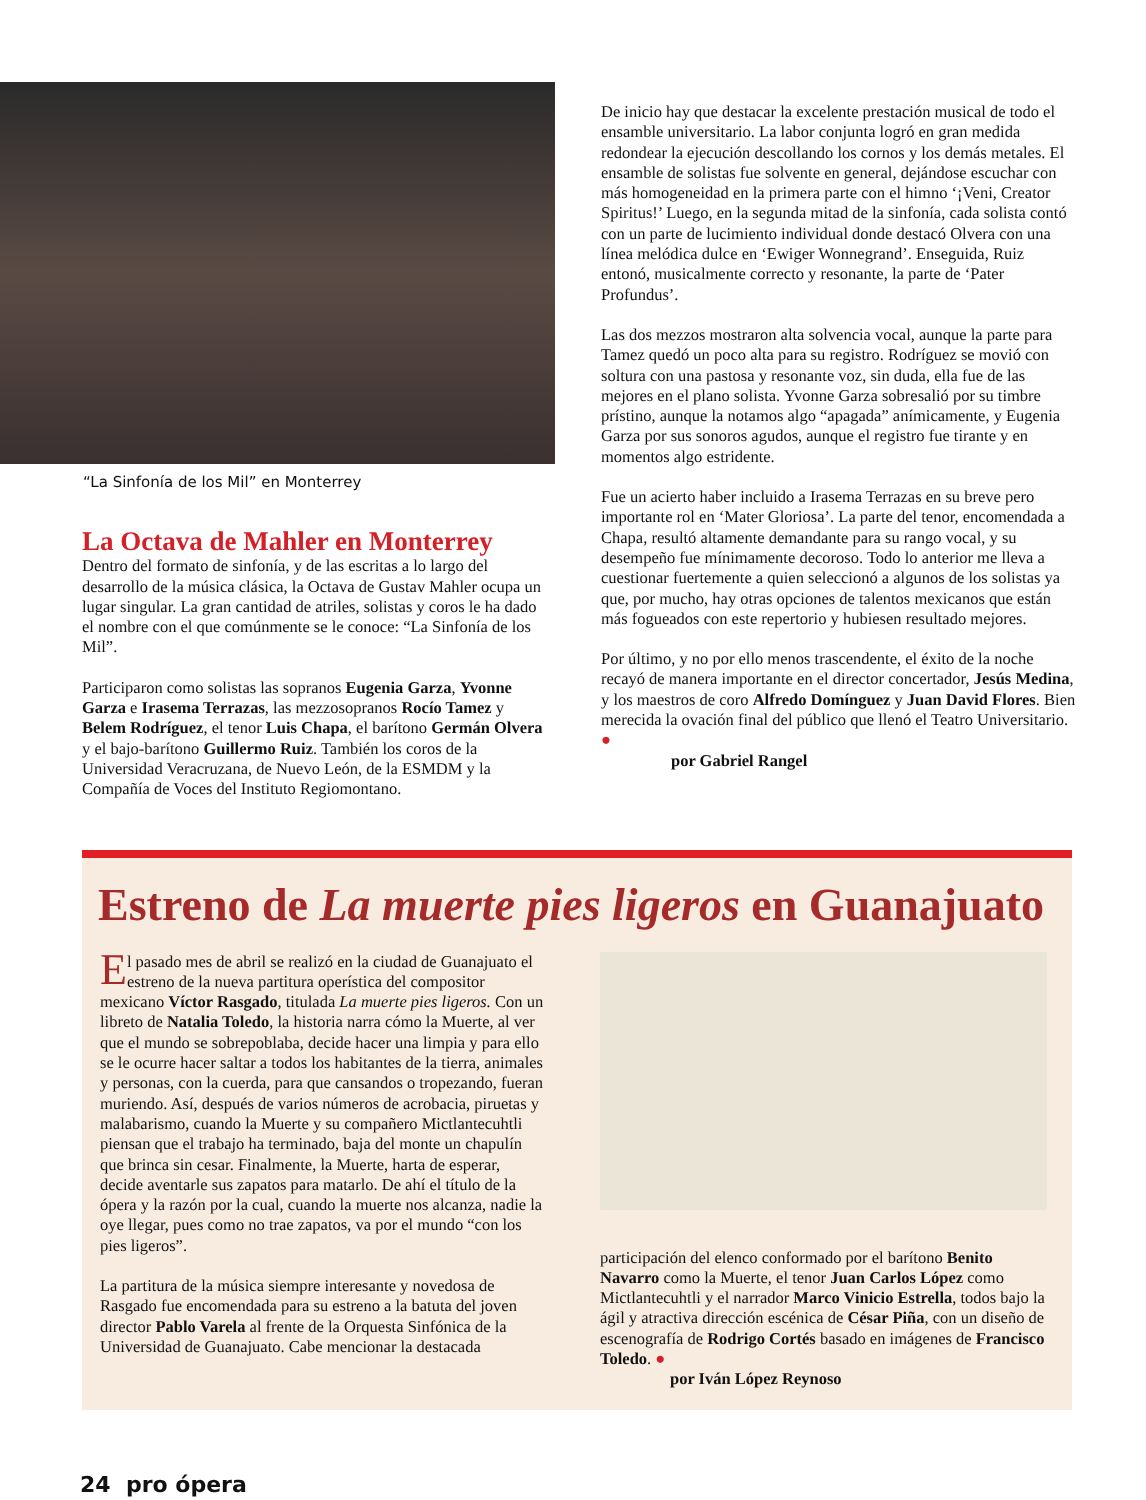“La Sinfonía de los Mil” en Monterrey
La Octava de Mahler en Monterrey
Dentro del formato de sinfonía, y de las escritas a lo largo del desarrollo de la música clásica, la Octava de Gustav Mahler ocupa un lugar singular. La gran cantidad de atriles, solistas y coros le ha dado el nombre con el que comúnmente se le conoce: “La Sinfonía de los Mil”.
Participaron como solistas las sopranos Eugenia Garza, Yvonne Garza e Irasema Terrazas, las mezzosopranos Rocío Tamez y Belem Rodríguez, el tenor Luis Chapa, el barítono Germán Olvera y el bajo-barítono Guillermo Ruiz. También los coros de la Universidad Veracruzana, de Nuevo León, de la ESMDM y la Compañía de Voces del Instituto Regiomontano.
De inicio hay que destacar la excelente prestación musical de todo el ensamble universitario. La labor conjunta logró en gran medida redondear la ejecución descollando los cornos y los demás metales. El ensamble de solistas fue solvente en general, dejándose escuchar con más homogeneidad en la primera parte con el himno ‘¡Veni, Creator Spiritus!’ Luego, en la segunda mitad de la sinfonía, cada solista contó con un parte de lucimiento individual donde destacó Olvera con una línea melódica dulce en ‘Ewiger Wonnegrand’. Enseguida, Ruiz entonó, musicalmente correcto y resonante, la parte de ‘Pater Profundus’.
Las dos mezzos mostraron alta solvencia vocal, aunque la parte para Tamez quedó un poco alta para su registro. Rodríguez se movió con soltura con una pastosa y resonante voz, sin duda, ella fue de las mejores en el plano solista. Yvonne Garza sobresalió por su timbre prístino, aunque la notamos algo “apagada” anímicamente, y Eugenia Garza por sus sonoros agudos, aunque el registro fue tirante y en momentos algo estridente.
Fue un acierto haber incluido a Irasema Terrazas en su breve pero importante rol en ‘Mater Gloriosa’. La parte del tenor, encomendada a Chapa, resultó altamente demandante para su rango vocal, y su desempeño fue mínimamente decoroso. Todo lo anterior me lleva a cuestionar fuertemente a quien seleccionó a algunos de los solistas ya que, por mucho, hay otras opciones de talentos mexicanos que están más fogueados con este repertorio y hubiesen resultado mejores.
Por último, y no por ello menos trascendente, el éxito de la noche recayó de manera importante en el director concertador, Jesús Medina, y los maestros de coro Alfredo Domínguez y Juan David Flores. Bien merecida la ovación final del público que llenó el Teatro Universitario. ●
por Gabriel Rangel
Estreno de La muerte pies ligeros en Guanajuato
El pasado mes de abril se realizó en la ciudad de Guanajuato el estreno de la nueva partitura operística del compositor mexicano Víctor Rasgado, titulada La muerte pies ligeros. Con un libreto de Natalia Toledo, la historia narra cómo la Muerte, al ver que el mundo se sobrepoblaba, decide hacer una limpia y para ello se le ocurre hacer saltar a todos los habitantes de la tierra, animales y personas, con la cuerda, para que cansandos o tropezando, fueran muriendo. Así, después de varios números de acrobacia, piruetas y malabarismo, cuando la Muerte y su compañero Mictlantecuhtli piensan que el trabajo ha terminado, baja del monte un chapulín que brinca sin cesar. Finalmente, la Muerte, harta de esperar, decide aventarle sus zapatos para matarlo. De ahí el título de la ópera y la razón por la cual, cuando la muerte nos alcanza, nadie la oye llegar, pues como no trae zapatos, va por el mundo “con los pies ligeros”.
La partitura de la música siempre interesante y novedosa de Rasgado fue encomendada para su estreno a la batuta del joven director Pablo Varela al frente de la Orquesta Sinfónica de la Universidad de Guanajuato. Cabe mencionar la destacada
participación del elenco conformado por el barítono Benito Navarro como la Muerte, el tenor Juan Carlos López como Mictlantecuhtli y el narrador Marco Vinicio Estrella, todos bajo la ágil y atractiva dirección escénica de César Piña, con un diseño de escenografía de Rodrigo Cortés basado en imágenes de Francisco Toledo. ●
por Iván López Reynoso
24 pro ópera